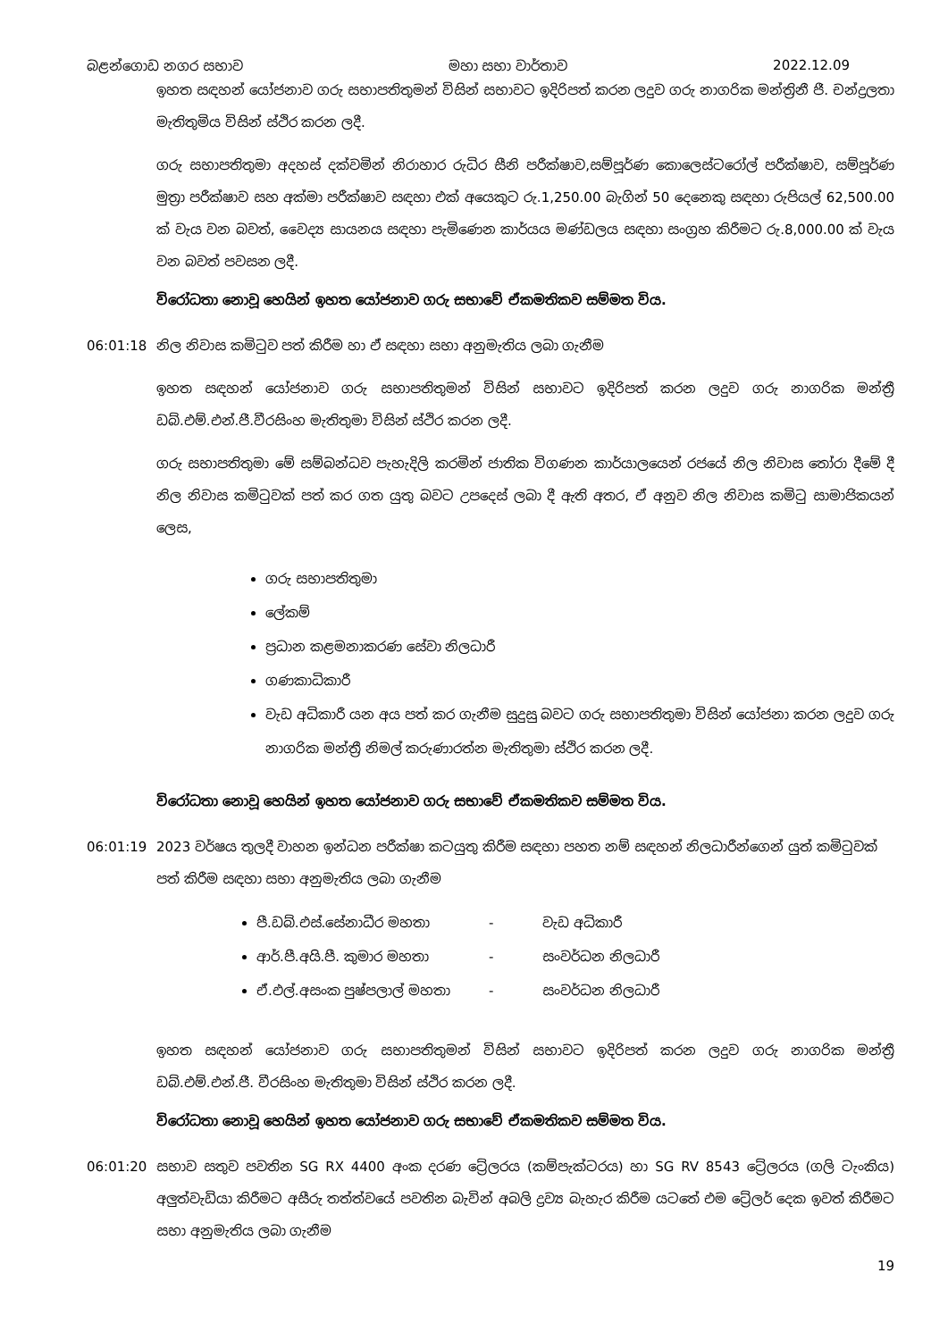බළන්ගොඩ නගර සභාව මහා සභා වාර්තාව 2022.12.09
ඉහත සඳහන් යෝජනාව ගරු සභාපතිතුමන් විසින් සභාවට ඉදිරිපත් කරන ලදුව ගරු නාගරික මන්ත්‍රිනී ජී. චන්ද්‍රලතා මැතිතුමිය විසින් ස්ථිර කරන ලදී.
ගරු සභාපතිතුමා අදහස් දක්වමින් නිරාහාර රුධිර සීනි පරීක්ෂාව,සම්පූර්ණ කොලෙස්ටරෝල් පරීක්ෂාව, සම්පූර්ණ මුත්‍රා පරීක්ෂාව සහ අක්මා පරීක්ෂාව සඳහා එක් අයෙකුට රු.1,250.00 බැගින් 50 දෙනෙකු සඳහා රුපියල් 62,500.00 ක් වැය වන බවත්, වෛද්‍ය සායනය සඳහා පැමිණෙන කාර්යය මණ්ඩලය සඳහා සංග්‍රහ කිරීමට රු.8,000.00 ක් වැය වන බවත් පවසන ලදී.
විරෝධතා නොවූ හෙයින් ඉහත යෝජනාව ගරු සභාවේ ඒකමතිකව සම්මත විය.
06:01:18 නිල නිවාස කමිටුව පත් කිරීම හා ඒ සඳහා සභා අනුමැතිය ලබා ගැනීම
ඉහත සඳහන් යෝජනාව ගරු සභාපතිතුමන් විසින් සභාවට ඉදිරිපත් කරන ලදුව ගරු නාගරික මන්ත්‍රී ඩබ්.එම්.එන්.ජී.වීරසිංහ මැතිතුමා විසින් ස්ථිර කරන ලදී.
ගරු සභාපතිතුමා මේ සම්බන්ධව පැහැදිලි කරමින් ජාතික විගණන කාර්යාලයෙන් රජයේ නිල නිවාස තෝරා දීමේ දී නිල නිවාස කමිටුවක් පත් කර ගත යුතු බවට උපදෙස් ලබා දී ඇති අතර, ඒ අනුව නිල නිවාස කමිටු සාමාජිකයන් ලෙස,
ගරු සභාපතිතුමා
ලේකම්
ප්‍රධාන කළමනාකරණ සේවා නිලධාරී
ගණකාධිකාරී
වැඩ අධිකාරී යන අය පත් කර ගැනීම සුදුසු බවට ගරු සභාපතිතුමා විසින් යෝජනා කරන ලදුව ගරු නාගරික මන්ත්‍රී නිමල් කරුණාරත්න මැතිතුමා ස්ථිර කරන ලදී.
විරෝධතා නොවූ හෙයින් ඉහත යෝජනාව ගරු සභාවේ ඒකමතිකව සම්මත විය.
06:01:19 2023 වර්ෂය තුලදී වාහන ඉන්ධන පරීක්ෂා කටයුතු කිරීම සඳහා පහත නම් සඳහන් නිලධාරීන්ගෙන් යුත් කමිටුවක් පත් කිරීම සඳහා සභා අනුමැතිය ලබා ගැනීම
පී.ඩබ්.එස්.සේනාධීර මහතා - වැඩ අධිකාරී
ආර්.පී.අයි.පී. කුමාර මහතා - සංවර්ධන නිලධාරී
ඒ.එල්.අසංක පුෂ්පලාල් මහතා - සංවර්ධන නිලධාරී
ඉහත සඳහන් යෝජනාව ගරු සභාපතිතුමන් විසින් සභාවට ඉදිරිපත් කරන ලදුව ගරු නාගරික මන්ත්‍රී ඩබ්.එම්.එන්.ජී. වීරසිංහ මැතිතුමා විසින් ස්ථිර කරන ලදී.
විරෝධතා නොවූ හෙයින් ඉහත යෝජනාව ගරු සභාවේ ඒකමතිකව සම්මත විය.
06:01:20 සභාව සතුව පවතින SG RX 4400 අංක දරණ ට්‍රේලරය (කම්පැක්ටරය) හා SG RV 8543 ට්‍රේලරය (ගලි ටැංකිය) අලුත්වැඩියා කිරීමට අසීරු තත්ත්වයේ පවතින බැවින් අබලි ද්‍රව්‍ය බැහැර කිරීම යටතේ එම ට්‍රේලර් දෙක ඉවත් කිරීමට සභා අනුමැතිය ලබා ගැනීම
19